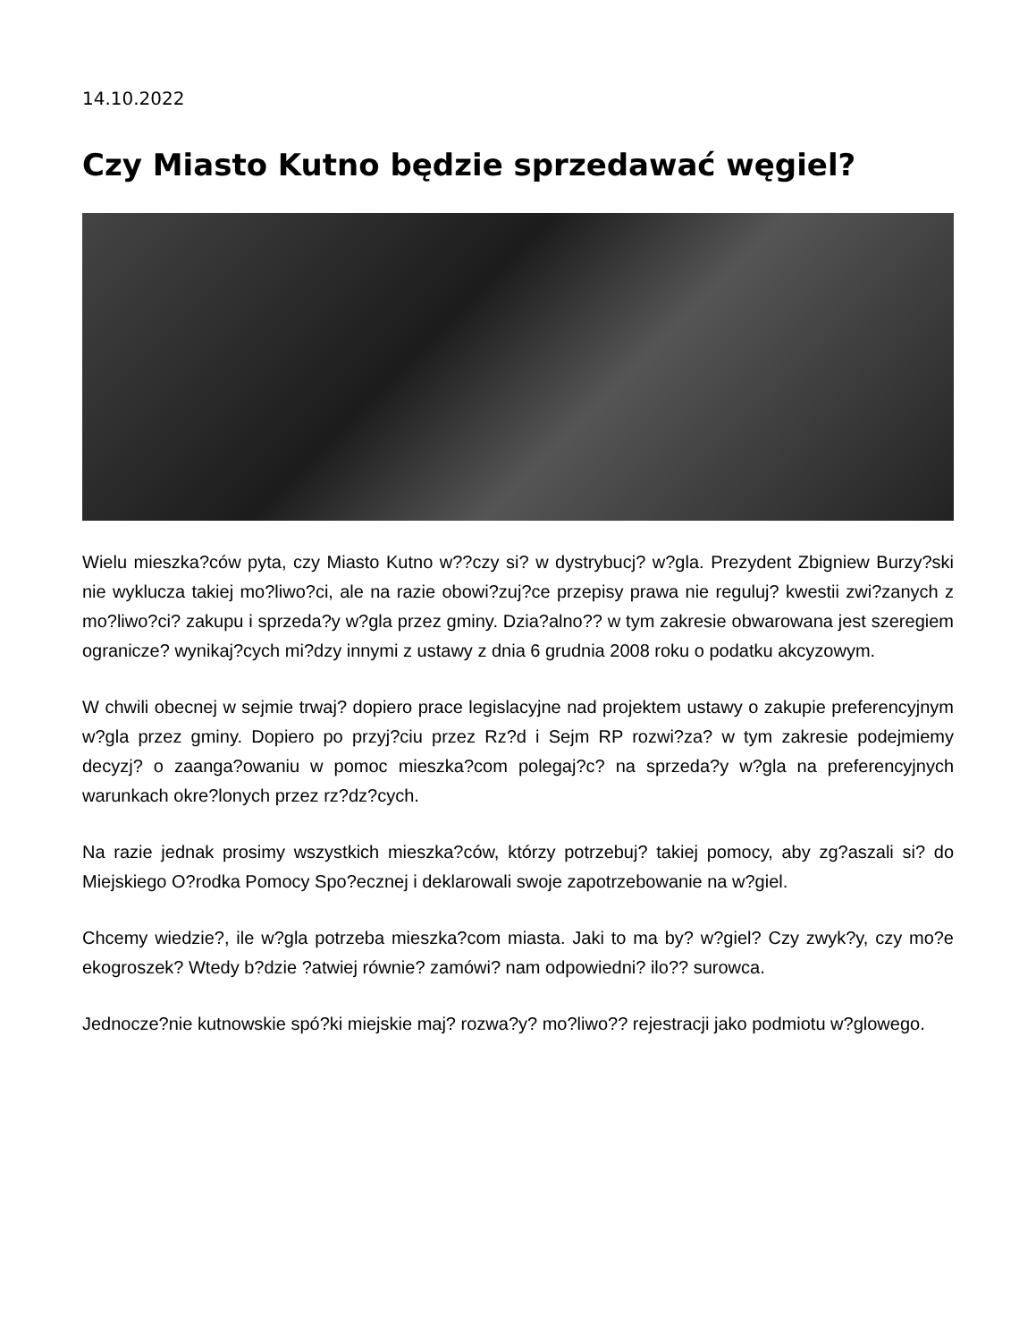14.10.2022
Czy Miasto Kutno będzie sprzedawać węgiel?
Wielu mieszka?ców pyta, czy Miasto Kutno w??czy si? w dystrybucj? w?gla. Prezydent Zbigniew Burzy?ski nie wyklucza takiej mo?liwo?ci, ale na razie obowi?zuj?ce przepisy prawa nie reguluj? kwestii zwi?zanych z mo?liwo?ci? zakupu i sprzeda?y w?gla przez gminy. Dzia?alno?? w tym zakresie obwarowana jest szeregiem ogranicze? wynikaj?cych mi?dzy innymi z ustawy z dnia 6 grudnia 2008 roku o podatku akcyzowym.
W chwili obecnej w sejmie trwaj? dopiero prace legislacyjne nad projektem ustawy o zakupie preferencyjnym w?gla przez gminy. Dopiero po przyj?ciu przez Rz?d i Sejm RP rozwi?za? w tym zakresie podejmiemy decyzj? o zaanga?owaniu w pomoc mieszka?com polegaj?c? na sprzeda?y w?gla na preferencyjnych warunkach okre?lonych przez rz?dz?cych.
Na razie jednak prosimy wszystkich mieszka?ców, którzy potrzebuj? takiej pomocy, aby zg?aszali si? do Miejskiego O?rodka Pomocy Spo?ecznej i deklarowali swoje zapotrzebowanie na w?giel.
Chcemy wiedzie?, ile w?gla potrzeba mieszka?com miasta. Jaki to ma by? w?giel? Czy zwyk?y, czy mo?e ekogroszek? Wtedy b?dzie ?atwiej równie? zamówi? nam odpowiedni? ilo?? surowca.
Jednocze?nie kutnowskie spó?ki miejskie maj? rozwa?y? mo?liwo?? rejestracji jako podmiotu w?glowego.